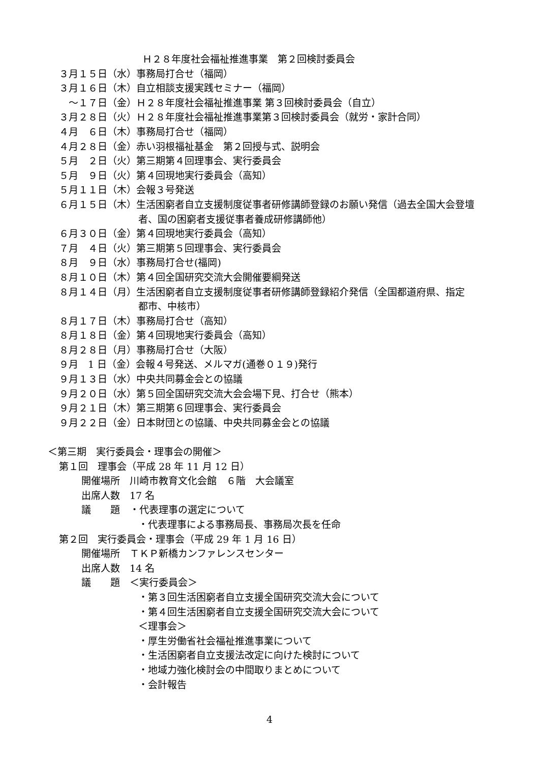Ｈ２８年度社会福祉推進事業　第２回検討委員会
３月１５日（水）事務局打合せ（福岡）
３月１６日（木）自立相談支援実践セミナー（福岡）
　～１７日（金）Ｈ２８年度社会福祉推進事業 第３回検討委員会（自立）
３月２８日（火）Ｈ２８年度社会福祉推進事業第３回検討委員会（就労・家計合同）
４月　６日（木）事務局打合せ（福岡）
４月２８日（金）赤い羽根福祉基金　第２回授与式、説明会
５月　２日（火）第三期第４回理事会、実行委員会
５月　９日（火）第４回現地実行委員会（高知）
５月１１日（木）会報３号発送
６月１５日（木）生活困窮者自立支援制度従事者研修講師登録のお願い発信（過去全国大会登壇
者、国の困窮者支援従事者養成研修講師他）
６月３０日（金）第４回現地実行委員会（高知）
７月　４日（火）第三期第５回理事会、実行委員会
８月　９日（水）事務局打合せ(福岡)
８月１０日（木）第４回全国研究交流大会開催要綱発送
８月１４日（月）生活困窮者自立支援制度従事者研修講師登録紹介発信（全国都道府県、指定
都市、中核市）
８月１７日（木）事務局打合せ（高知）
８月１８日（金）第４回現地実行委員会（高知）
８月２８日（月）事務局打合せ（大阪）
９月　1 日（金）会報４号発送、メルマガ(通巻０１９)発行
９月１３日（水）中央共同募金会との協議
９月２０日（水）第５回全国研究交流大会会場下見、打合せ（熊本）
９月２１日（木）第三期第６回理事会、実行委員会
９月２２日（金）日本財団との協議、中央共同募金会との協議
＜第三期　実行委員会・理事会の開催＞
第１回　理事会（平成 28 年 11 月 12 日）
開催場所　川崎市教育文化会館　６階　大会議室
出席人数　17 名
議　　題　・代表理事の選定について
・代表理事による事務局長、事務局次長を任命
第２回　実行委員会・理事会（平成 29 年 1 月 16 日）
開催場所　ＴＫＰ新橋カンファレンスセンター
出席人数　14 名
議　　題　＜実行委員会＞
・第３回生活困窮者自立支援全国研究交流大会について
・第４回生活困窮者自立支援全国研究交流大会について
＜理事会＞
・厚生労働省社会福祉推進事業について
・生活困窮者自立支援法改定に向けた検討について
・地域力強化検討会の中間取りまとめについて
・会計報告
4